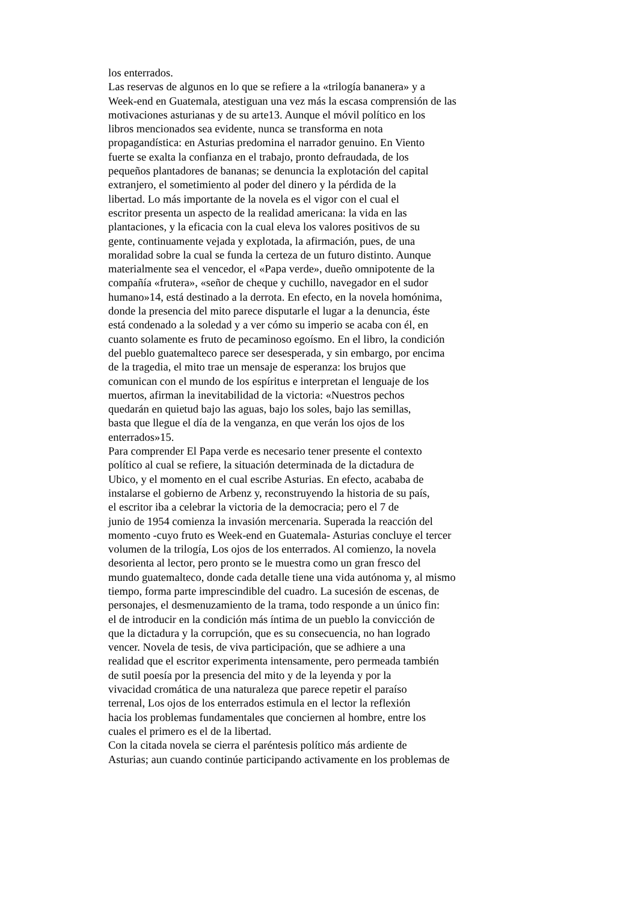los enterrados.
Las reservas de algunos en lo que se refiere a la «trilogía bananera» y a
Week-end en Guatemala, atestiguan una vez más la escasa comprensión de las
motivaciones asturianas y de su arte13. Aunque el móvil político en los
libros mencionados sea evidente, nunca se transforma en nota
propagandística: en Asturias predomina el narrador genuino. En Viento
fuerte se exalta la confianza en el trabajo, pronto defraudada, de los
pequeños plantadores de bananas; se denuncia la explotación del capital
extranjero, el sometimiento al poder del dinero y la pérdida de la
libertad. Lo más importante de la novela es el vigor con el cual el
escritor presenta un aspecto de la realidad americana: la vida en las
plantaciones, y la eficacia con la cual eleva los valores positivos de su
gente, continuamente vejada y explotada, la afirmación, pues, de una
moralidad sobre la cual se funda la certeza de un futuro distinto. Aunque
materialmente sea el vencedor, el «Papa verde», dueño omnipotente de la
compañía «frutera», «señor de cheque y cuchillo, navegador en el sudor
humano»14, está destinado a la derrota. En efecto, en la novela homónima,
donde la presencia del mito parece disputarle el lugar a la denuncia, éste
está condenado a la soledad y a ver cómo su imperio se acaba con él, en
cuanto solamente es fruto de pecaminoso egoísmo. En el libro, la condición
del pueblo guatemalteco parece ser desesperada, y sin embargo, por encima
de la tragedia, el mito trae un mensaje de esperanza: los brujos que
comunican con el mundo de los espíritus e interpretan el lenguaje de los
muertos, afirman la inevitabilidad de la victoria: «Nuestros pechos
quedarán en quietud bajo las aguas, bajo los soles, bajo las semillas,
basta que llegue el día de la venganza, en que verán los ojos de los
enterrados»15.
Para comprender El Papa verde es necesario tener presente el contexto
político al cual se refiere, la situación determinada de la dictadura de
Ubico, y el momento en el cual escribe Asturias. En efecto, acababa de
instalarse el gobierno de Arbenz y, reconstruyendo la historia de su país,
el escritor iba a celebrar la victoria de la democracia; pero el 7 de
junio de 1954 comienza la invasión mercenaria. Superada la reacción del
momento -cuyo fruto es Week-end en Guatemala- Asturias concluye el tercer
volumen de la trilogía, Los ojos de los enterrados. Al comienzo, la novela
desorienta al lector, pero pronto se le muestra como un gran fresco del
mundo guatemalteco, donde cada detalle tiene una vida autónoma y, al mismo
tiempo, forma parte imprescindible del cuadro. La sucesión de escenas, de
personajes, el desmenuzamiento de la trama, todo responde a un único fin:
el de introducir en la condición más íntima de un pueblo la convicción de
que la dictadura y la corrupción, que es su consecuencia, no han logrado
vencer. Novela de tesis, de viva participación, que se adhiere a una
realidad que el escritor experimenta intensamente, pero permeada también
de sutil poesía por la presencia del mito y de la leyenda y por la
vivacidad cromática de una naturaleza que parece repetir el paraíso
terrenal, Los ojos de los enterrados estimula en el lector la reflexión
hacia los problemas fundamentales que conciernen al hombre, entre los
cuales el primero es el de la libertad.
Con la citada novela se cierra el paréntesis político más ardiente de
Asturias; aun cuando continúe participando activamente en los problemas de